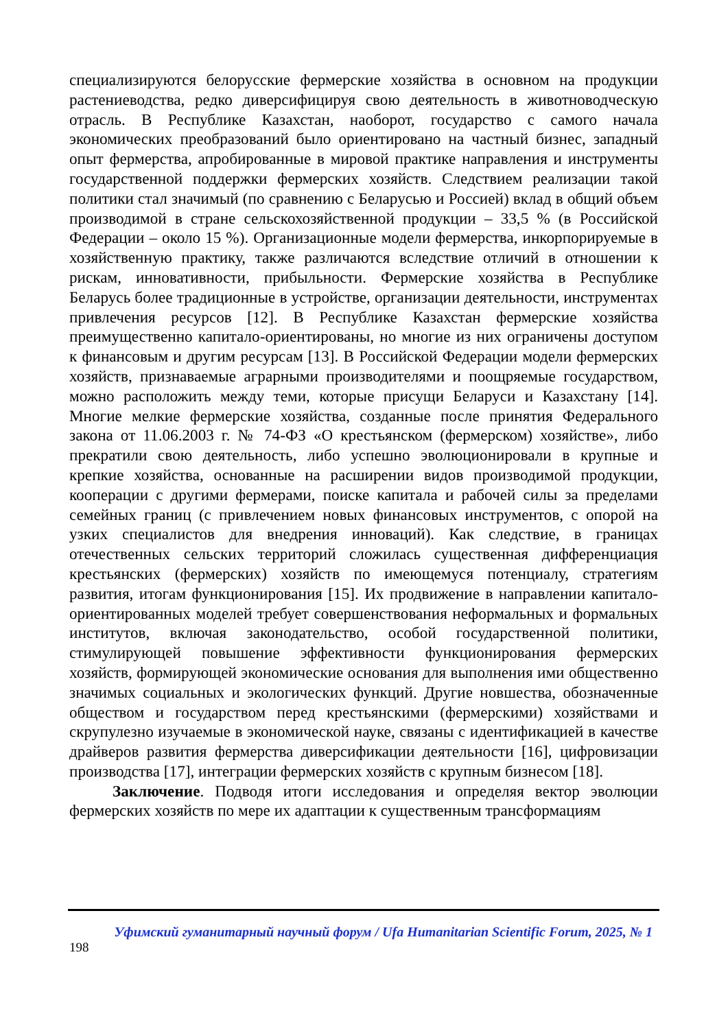специализируются белорусские фермерские хозяйства в основном на продукции растениеводства, редко диверсифицируя свою деятельность в животноводческую отрасль. В Республике Казахстан, наоборот, государство с самого начала экономических преобразований было ориентировано на частный бизнес, западный опыт фермерства, апробированные в мировой практике направления и инструменты государственной поддержки фермерских хозяйств. Следствием реализации такой политики стал значимый (по сравнению с Беларусью и Россией) вклад в общий объем производимой в стране сельскохозяйственной продукции – 33,5 % (в Российской Федерации – около 15 %). Организационные модели фермерства, инкорпорируемые в хозяйственную практику, также различаются вследствие отличий в отношении к рискам, инновативности, прибыльности. Фермерские хозяйства в Республике Беларусь более традиционные в устройстве, организации деятельности, инструментах привлечения ресурсов [12]. В Республике Казахстан фермерские хозяйства преимущественно капитало-ориентированы, но многие из них ограничены доступом к финансовым и другим ресурсам [13]. В Российской Федерации модели фермерских хозяйств, признаваемые аграрными производителями и поощряемые государством, можно расположить между теми, которые присущи Беларуси и Казахстану [14]. Многие мелкие фермерские хозяйства, созданные после принятия Федерального закона от 11.06.2003 г. № 74-ФЗ «О крестьянском (фермерском) хозяйстве», либо прекратили свою деятельность, либо успешно эволюционировали в крупные и крепкие хозяйства, основанные на расширении видов производимой продукции, кооперации с другими фермерами, поиске капитала и рабочей силы за пределами семейных границ (с привлечением новых финансовых инструментов, с опорой на узких специалистов для внедрения инноваций). Как следствие, в границах отечественных сельских территорий сложилась существенная дифференциация крестьянских (фермерских) хозяйств по имеющемуся потенциалу, стратегиям развития, итогам функционирования [15]. Их продвижение в направлении капитало-ориентированных моделей требует совершенствования неформальных и формальных институтов, включая законодательство, особой государственной политики, стимулирующей повышение эффективности функционирования фермерских хозяйств, формирующей экономические основания для выполнения ими общественно значимых социальных и экологических функций. Другие новшества, обозначенные обществом и государством перед крестьянскими (фермерскими) хозяйствами и скрупулезно изучаемые в экономической науке, связаны с идентификацией в качестве драйверов развития фермерства диверсификации деятельности [16], цифровизации производства [17], интеграции фермерских хозяйств с крупным бизнесом [18].
Заключение. Подводя итоги исследования и определяя вектор эволюции фермерских хозяйств по мере их адаптации к существенным трансформациям
Уфимский гуманитарный научный форум / Ufa Humanitarian Scientific Forum, 2025, № 1
198